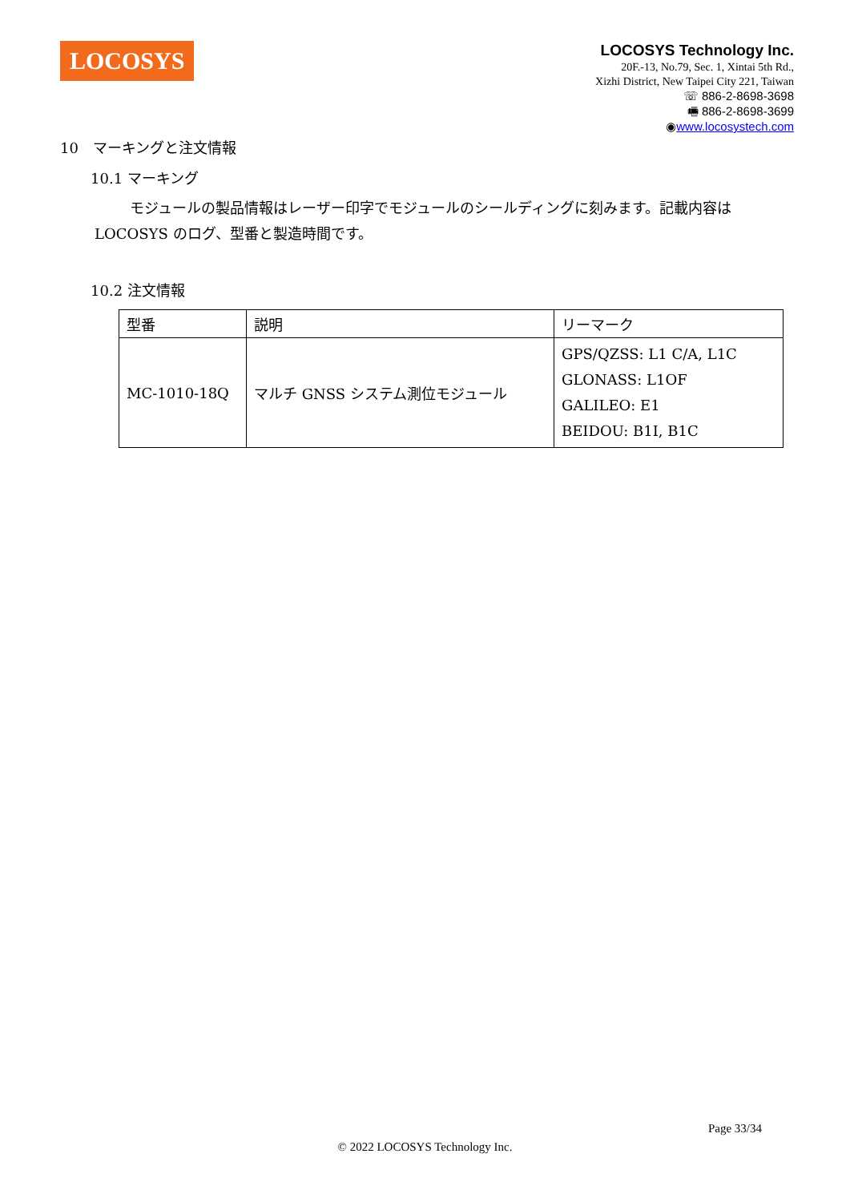LOCOSYS
LOCOSYS Technology Inc.
20F.-13, No.79, Sec. 1, Xintai 5th Rd.,
Xizhi District, New Taipei City 221, Taiwan
☏ 886-2-8698-3698
🖷 886-2-8698-3699
◉www.locosystech.com
10　マーキングと注文情報
10.1 マーキング
モジュールの製品情報はレーザー印字でモジュールのシールディングに刻みます。記載内容は LOCOSYS のログ、型番と製造時間です。
10.2 注文情報
| 型番 | 説明 | リーマーク |
| MC-1010-18Q | マルチ GNSS システム測位モジュール | GPS/QZSS: L1 C/A, L1C GLONASS: L1OF GALILEO: E1 BEIDOU: B1I, B1C |
Page 33/34
© 2022 LOCOSYS Technology Inc.